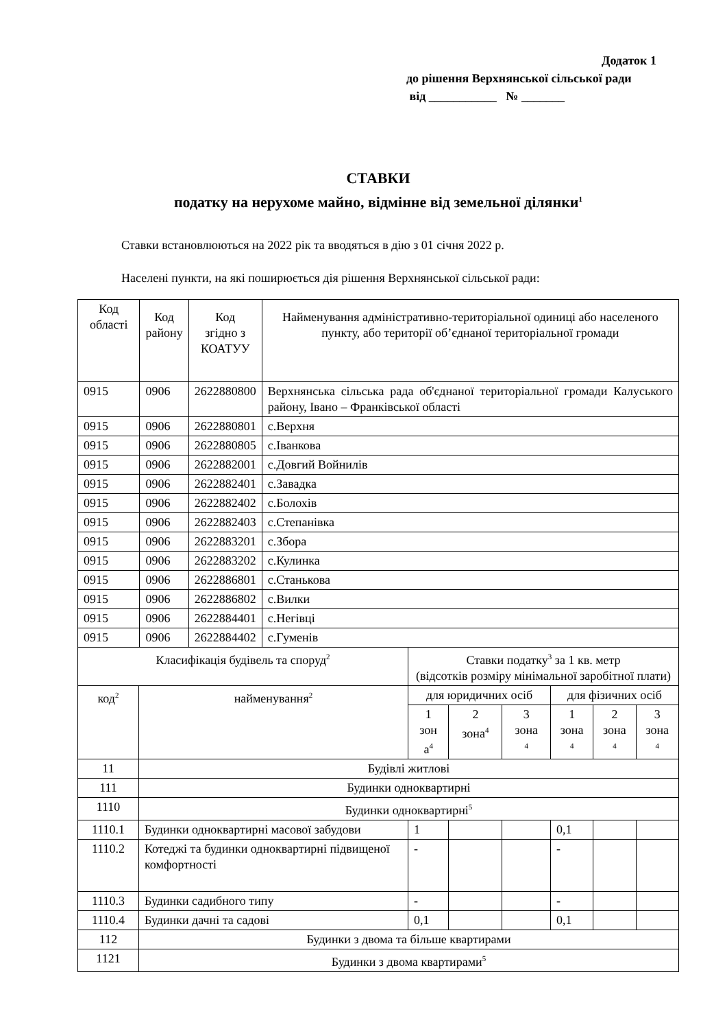Додаток 1
до рішення Верхнянської сільської ради
від ___________ № _______
СТАВКИ
податку на нерухоме майно, відмінне від земельної ділянки<sup>1</sup>
Ставки встановлюються на 2022 рік та вводяться в дію з 01 січня 2022 р.
Населені пункти, на які поширюється дія рішення Верхнянської сільської ради:
| Код області | Код району | Код згідно з КОАТУУ | Найменування адміністративно-територіальної одиниці або населеного пункту, або території об’єднаної територіальної громади |
| 0915 | 0906 | 2622880800 | Верхнянська сільська рада об'єднаної територіальної громади Калуського району, Івано – Франківської області |
| 0915 | 0906 | 2622880801 | с.Верхня |
| 0915 | 0906 | 2622880805 | с.Іванкова |
| 0915 | 0906 | 2622882001 | с.Довгий Войнилів |
| 0915 | 0906 | 2622882401 | с.Завадка |
| 0915 | 0906 | 2622882402 | с.Болохів |
| 0915 | 0906 | 2622882403 | с.Степанівка |
| 0915 | 0906 | 2622883201 | с.Збора |
| 0915 | 0906 | 2622883202 | с.Кулинка |
| 0915 | 0906 | 2622886801 | с.Станькова |
| 0915 | 0906 | 2622886802 | с.Вилки |
| 0915 | 0906 | 2622884401 | с.Негівці |
| 0915 | 0906 | 2622884402 | с.Гуменів |
| Класифікація будівель та споруд<sup>2</sup> | | Ставки податку<sup>3</sup> за 1 кв. метр (відсотків розміру мінімальної заробітної плати) | | | | | |
| код<sup>2</sup> | найменування<sup>2</sup> | для юридичних осіб | | | для фізичних осіб | | |
| | | 1 зон а<sup>4</sup> | 2 зона<sup>4</sup> | 3 зона <sup>4</sup> | 1 зона <sup>4</sup> | 2 зона <sup>4</sup> | 3 зона <sup>4</sup> |
| 11 | Будівлі житлові | | | | | | |
| 111 | Будинки одноквартирні | | | | | | |
| 1110 | Будинки одноквартирні<sup>5</sup> | | | | | | |
| 1110.1 | Будинки одноквартирні масової забудови | 1 | | | 0,1 | | |
| 1110.2 | Котеджі та будинки одноквартирні підвищеної комфортності | - | | | - | | |
| 1110.3 | Будинки садибного типу | - | | | - | | |
| 1110.4 | Будинки дачні та садові | 0,1 | | | 0,1 | | |
| 112 | Будинки з двома та більше квартирами | | | | | | |
| 1121 | Будинки з двома квартирами<sup>5</sup> | | | | | | |